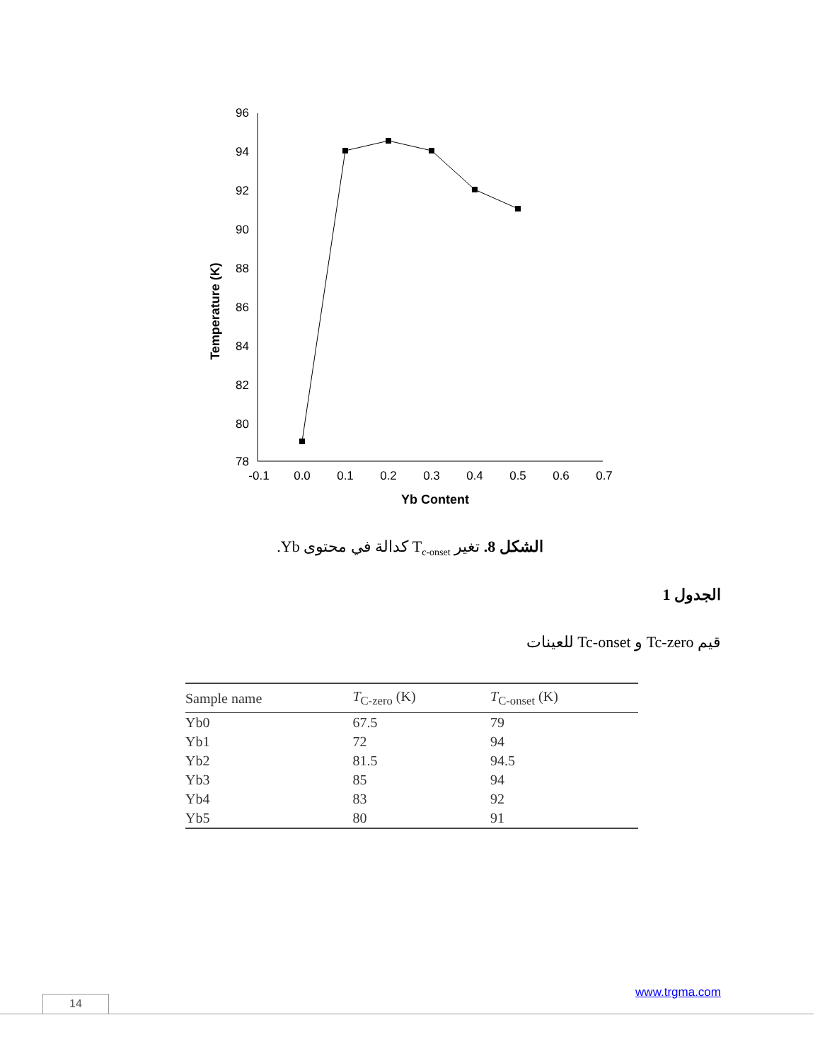96
94
92
90
88
86
84
82
80
78
-0.1
0.0
0.1
0.2
0.3
0.4
0.5
0.6
0.7
Yb Content
Temperature (K)
الشكل 8. تغير T<sub>c-onset</sub> كدالة في محتوى Yb.
الجدول 1
قيم Tc-zero و Tc-onset للعينات
| Sample name | T<sub>C-zero</sub> (K) | T<sub>C-onset</sub> (K) |
| --- | --- | --- |
| Yb0 | 67.5 | 79 |
| Yb1 | 72 | 94 |
| Yb2 | 81.5 | 94.5 |
| Yb3 | 85 | 94 |
| Yb4 | 83 | 92 |
| Yb5 | 80 | 91 |
www.trgma.com
14